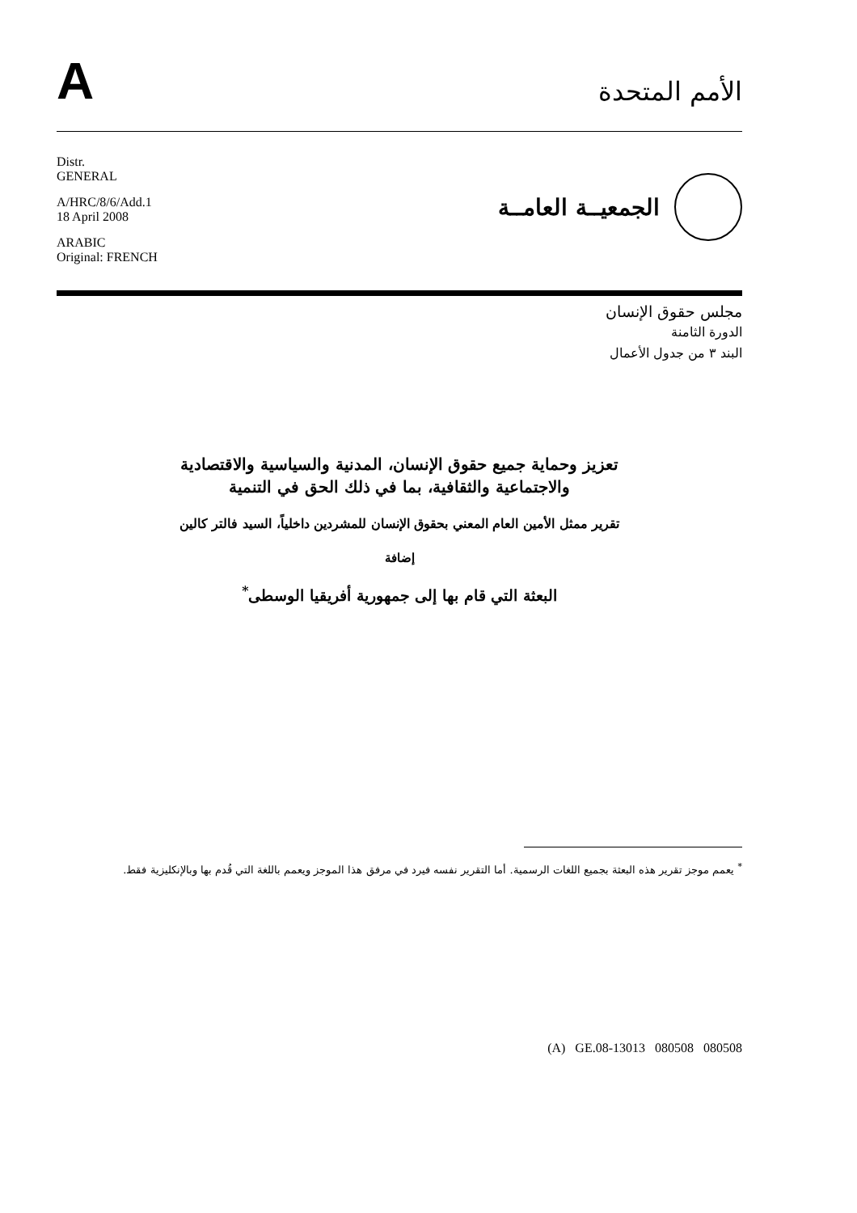A
الأمم المتحدة
Distr.
GENERAL
A/HRC/8/6/Add.1
18 April 2008
ARABIC
Original: FRENCH
الجمعيــة العامــة
مجلس حقوق الإنسان
الدورة الثامنة
البند ٣ من جدول الأعمال
تعزيز وحماية جميع حقوق الإنسان، المدنية والسياسية والاقتصادية
والاجتماعية والثقافية، بما في ذلك الحق في التنمية
تقرير ممثل الأمين العام المعني بحقوق الإنسان للمشردين داخلياً، السيد فالتر كالين
إضافة
البعثة التي قام بها إلى جمهورية أفريقيا الوسطى<sup>*</sup>
<sup>*</sup> يعمم موجز تقرير هذه البعثة بجميع اللغات الرسمية. أما التقرير نفسه فيرد في مرفق هذا الموجز ويعمم باللغة التي قُدم بها وبالإنكليزية فقط.
(A) GE.08-13013 080508 080508